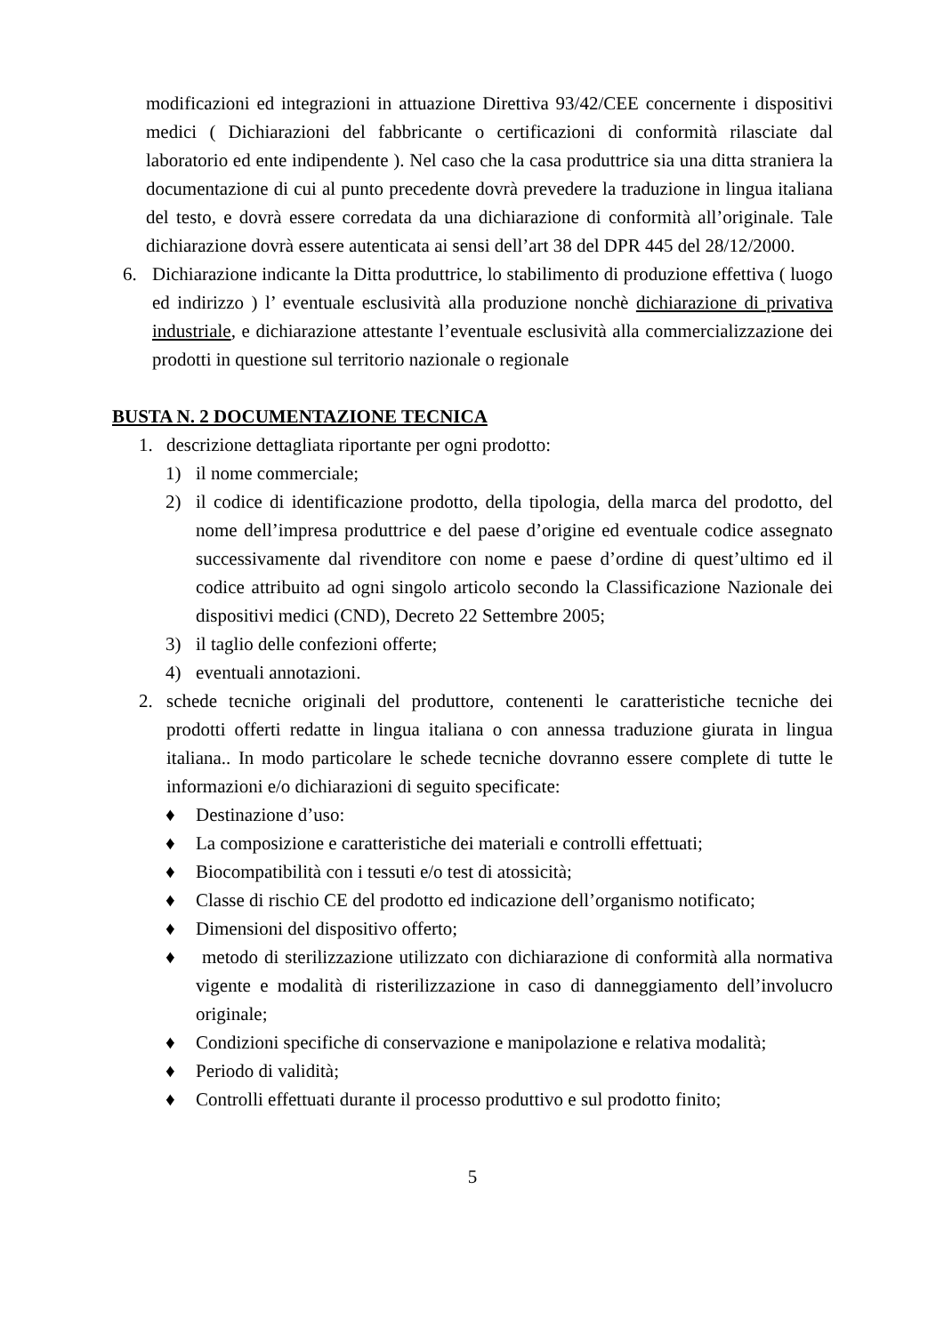modificazioni ed integrazioni in attuazione Direttiva 93/42/CEE concernente i dispositivi medici ( Dichiarazioni del fabbricante o certificazioni di conformità rilasciate dal laboratorio ed ente indipendente ). Nel caso che la casa produttrice sia una ditta straniera la documentazione di cui al punto precedente dovrà prevedere la traduzione in lingua italiana del testo, e dovrà essere corredata da una dichiarazione di conformità all’originale. Tale dichiarazione dovrà essere autenticata ai sensi dell’art 38 del DPR 445 del 28/12/2000.
6. Dichiarazione indicante la Ditta produttrice, lo stabilimento di produzione effettiva ( luogo ed indirizzo ) l’ eventuale esclusività alla produzione nonchè dichiarazione di privativa industriale, e dichiarazione attestante l’eventuale esclusività alla commercializzazione dei prodotti in questione sul territorio nazionale o regionale
BUSTA N. 2 DOCUMENTAZIONE TECNICA
1. descrizione dettagliata riportante per ogni prodotto:
1) il nome commerciale;
2) il codice di identificazione prodotto, della tipologia, della marca del prodotto, del nome dell’impresa produttrice e del paese d’origine ed eventuale codice assegnato successivamente dal rivenditore con nome e paese d’ordine di quest’ultimo ed il codice attribuito ad ogni singolo articolo secondo la Classificazione Nazionale dei dispositivi medici (CND), Decreto 22 Settembre 2005;
3) il taglio delle confezioni offerte;
4) eventuali annotazioni.
2. schede tecniche originali del produttore, contenenti le caratteristiche tecniche dei prodotti offerti redatte in lingua italiana o con annessa traduzione giurata in lingua italiana.. In modo particolare le schede tecniche dovranno essere complete di tutte le informazioni e/o dichiarazioni di seguito specificate:
♦ Destinazione d’uso:
♦ La composizione e caratteristiche dei materiali e controlli effettuati;
♦ Biocompatibilità con i tessuti e/o test di atossicità;
♦ Classe di rischio CE del prodotto ed indicazione dell’organismo notificato;
♦ Dimensioni del dispositivo offerto;
♦ metodo di sterilizzazione utilizzato con dichiarazione di conformità alla normativa vigente e modalità di risterilizzazione in caso di danneggiamento dell’involucro originale;
♦ Condizioni specifiche di conservazione e manipolazione e relativa modalità;
♦ Periodo di validità;
♦ Controlli effettuati durante il processo produttivo e sul prodotto finito;
5